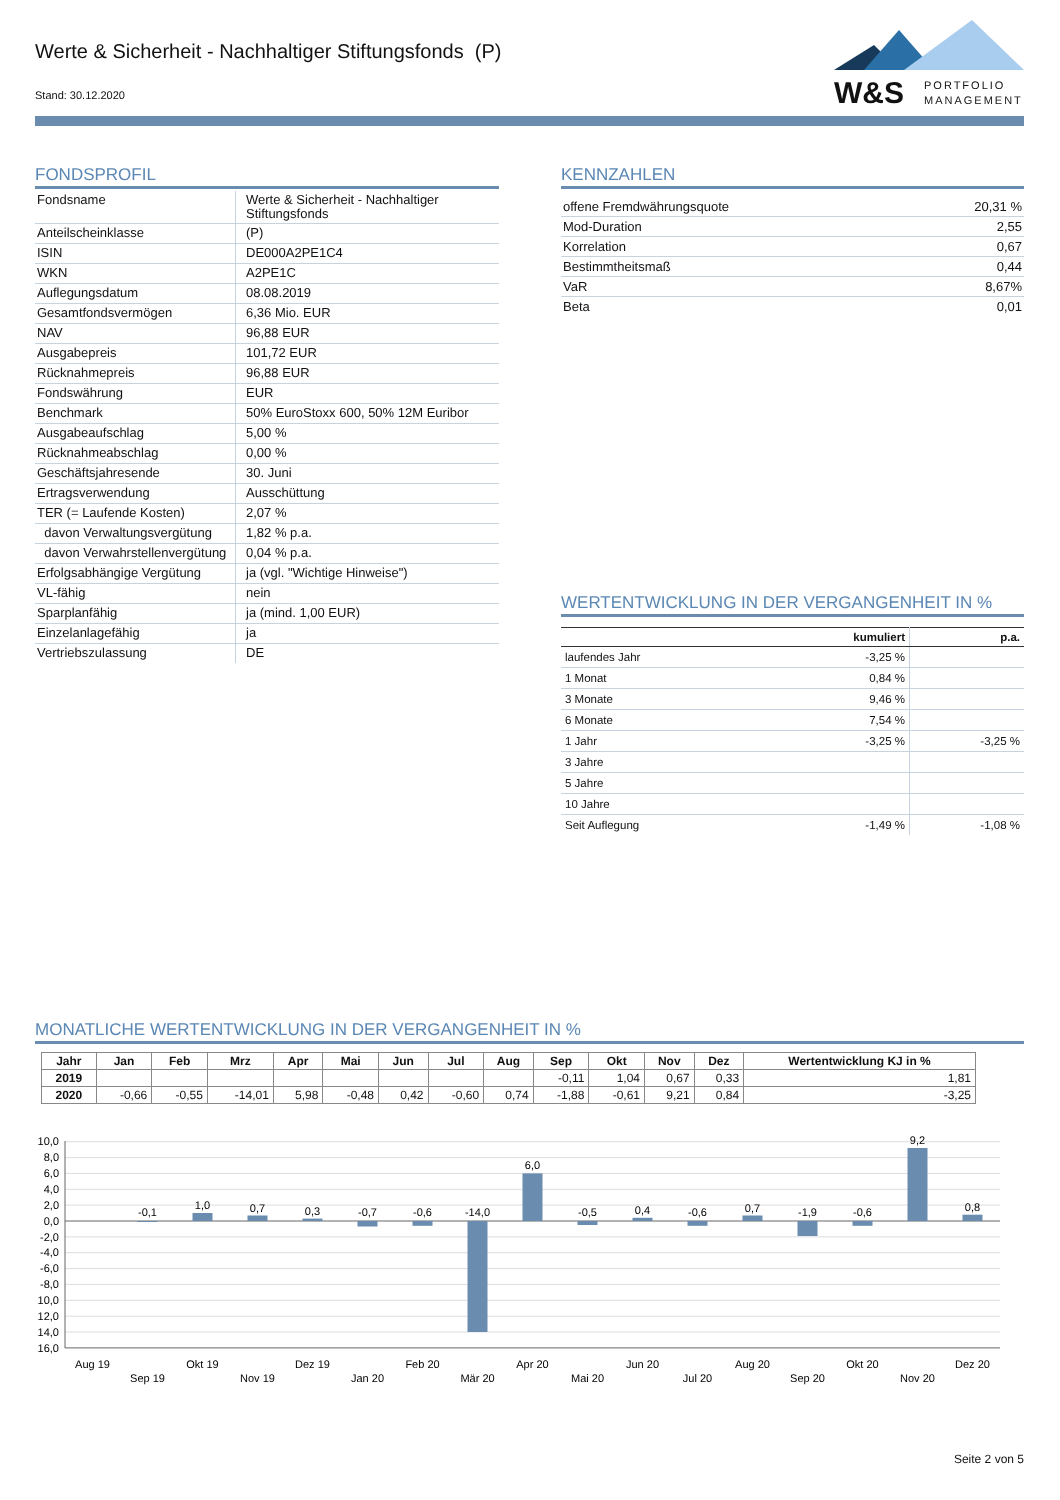Werte & Sicherheit - Nachhaltiger Stiftungsfonds (P)
Stand: 30.12.2020
W&S PORTFOLIO
MANAGEMENT
FONDSPROFIL
| Fondsname | Werte & Sicherheit - Nachhaltiger Stiftungsfonds |
| Anteilscheinklasse | (P) |
| ISIN | DE000A2PE1C4 |
| WKN | A2PE1C |
| Auflegungsdatum | 08.08.2019 |
| Gesamtfondsvermögen | 6,36 Mio. EUR |
| NAV | 96,88 EUR |
| Ausgabepreis | 101,72 EUR |
| Rücknahmepreis | 96,88 EUR |
| Fondswährung | EUR |
| Benchmark | 50% EuroStoxx 600, 50% 12M Euribor |
| Ausgabeaufschlag | 5,00 % |
| Rücknahmeabschlag | 0,00 % |
| Geschäftsjahresende | 30. Juni |
| Ertragsverwendung | Ausschüttung |
| TER (= Laufende Kosten) | 2,07 % |
| davon Verwaltungsvergütung | 1,82 % p.a. |
| davon Verwahrstellenvergütung | 0,04 % p.a. |
| Erfolgsabhängige Vergütung | ja (vgl. "Wichtige Hinweise") |
| VL-fähig | nein |
| Sparplanfähig | ja (mind. 1,00 EUR) |
| Einzelanlagefähig | ja |
| Vertriebszulassung | DE |
KENNZAHLEN
| offene Fremdwährungsquote | 20,31 % |
| Mod-Duration | 2,55 |
| Korrelation | 0,67 |
| Bestimmtheitsmaß | 0,44 |
| VaR | 8,67% |
| Beta | 0,01 |
WERTENTWICKLUNG IN DER VERGANGENHEIT IN %
| | kumuliert | p.a. |
| --- | --- | --- |
| laufendes Jahr | -3,25 % | |
| 1 Monat | 0,84 % | |
| 3 Monate | 9,46 % | |
| 6 Monate | 7,54 % | |
| 1 Jahr | -3,25 % | -3,25 % |
| 3 Jahre | | |
| 5 Jahre | | |
| 10 Jahre | | |
| Seit Auflegung | -1,49 % | -1,08 % |
MONATLICHE WERTENTWICKLUNG IN DER VERGANGENHEIT IN %
| Jahr | Jan | Feb | Mrz | Apr | Mai | Jun | Jul | Aug | Sep | Okt | Nov | Dez | Wertentwicklung KJ in % |
| --- | --- | --- | --- | --- | --- | --- | --- | --- | --- | --- | --- | --- | --- |
| 2019 | | | | | | | | | -0,11 | 1,04 | 0,67 | 0,33 | 1,81 |
| 2020 | -0,66 | -0,55 | -14,01 | 5,98 | -0,48 | 0,42 | -0,60 | 0,74 | -1,88 | -0,61 | 9,21 | 0,84 | -3,25 |
10,0
8,0
6,0
4,0
2,0
0,0
-2,0
-4,0
-6,0
-8,0
10,0
12,0
14,0
16,0
-0,1
1,0
0,7
0,3
-0,7
-0,6
-14,0
6,0
-0,5
0,4
-0,6
0,7
-1,9
-0,6
9,2
0,8
Aug 19
Sep 19
Okt 19
Nov 19
Dez 19
Jan 20
Feb 20
Mär 20
Apr 20
Mai 20
Jun 20
Jul 20
Aug 20
Sep 20
Okt 20
Nov 20
Dez 20
Seite 2 von 5